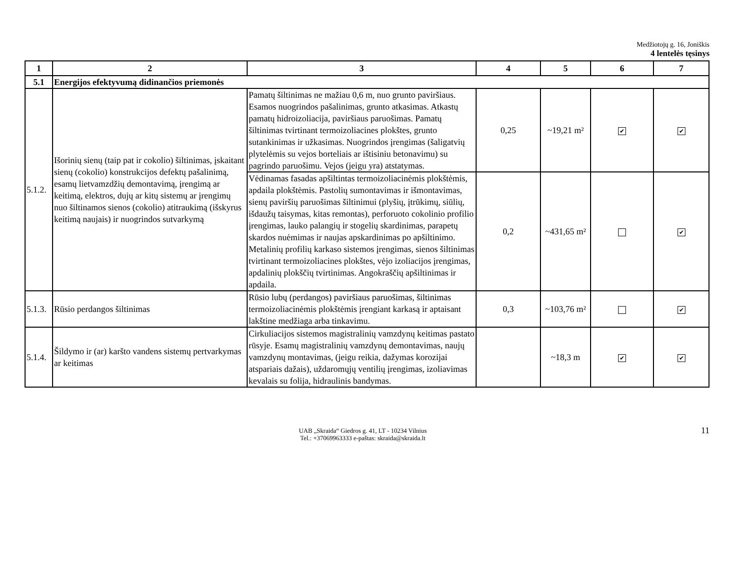Medžiotojų g. 16, Joniškis
4 lentelės tęsinys
| 1 | 2 | 3 | 4 | 5 | 6 | 7 |
| --- | --- | --- | --- | --- | --- | --- |
| 5.1 | Energijos efektyvumą didinančios priemonės | | | | | |
| 5.1.2. | Išorinių sienų (taip pat ir cokolio) šiltinimas, įskaitant sienų (cokolio) konstrukcijos defektų pašalinimą, esamų lietvamzdžių demontavimą, įrengimą ar keitimą, elektros, dujų ar kitų sistemų ar įrengimų nuo šiltinamos sienos (cokolio) atitraukimą (išskyrus keitimą naujais) ir nuogrindos sutvarkymą | Pamatų šiltinimas ne mažiau 0,6 m, nuo grunto paviršiaus. Esamos nuogrindos pašalinimas, grunto atkasimas. Atkastų pamatų hidroizoliacija, paviršiaus paruošimas. Pamatų šiltinimas tvirtinant termoizoliacines plokštes, grunto sutankinimas ir užkasimas. Nuogrindos įrengimas (šaligatvių plytelėmis su vejos borteliais ar ištisiniu betonavimu) su pagrindo paruošimu. Vejos (jeigu yra) atstatymas. | 0,25 | ~19,21 m² | ✔ | ✔ |
| | | Vėdinamas fasadas apšiltintas termoizoliacinėmis plokštėmis, apdaila plokštėmis. Pastolių sumontavimas ir išmontavimas, sienų paviršių paruošimas šiltinimui (plyšių, įtrūkimų, siūlių, išdaužų taisymas, kitas remontas), perforuoto cokolinio profilio įrengimas, lauko palangių ir stogelių skardinimas, parapetų skardos nuėmimas ir naujas apskardinimas po apšiltinimo. Metalinių profilių karkaso sistemos įrengimas, sienos šiltinimas tvirtinant termoizoliacines plokštes, vėjo izoliacijos įrengimas, apdalinių plokščių tvirtinimas. Angokraščių apšiltinimas ir apdaila. | 0,2 | ~431,65 m² | | ✔ |
| 5.1.3. | Rūsio perdangos šiltinimas | Rūsio lubų (perdangos) paviršiaus paruošimas, šiltinimas termoizoliacinėmis plokštėmis įrengiant karkasą ir aptaisant lakštine medžiaga arba tinkavimu. | 0,3 | ~103,76 m² | | ✔ |
| 5.1.4. | Šildymo ir (ar) karšto vandens sistemų pertvarkymas ar keitimas | Cirkuliacijos sistemos magistralinių vamzdynų keitimas pastato rūsyje. Esamų magistralinių vamzdynų demontavimas, naujų vamzdynų montavimas, (jeigu reikia, dažymas korozijai atspariais dažais), uždaromųjų ventilių įrengimas, izoliavimas kevalais su folija, hidraulinis bandymas. | | ~18,3 m | ✔ | ✔ |
UAB „Skraida“ Giedros g. 41, LT - 10234 Vilnius
Tel.: +37069963333 e-paštas: skraida@skraida.lt
11